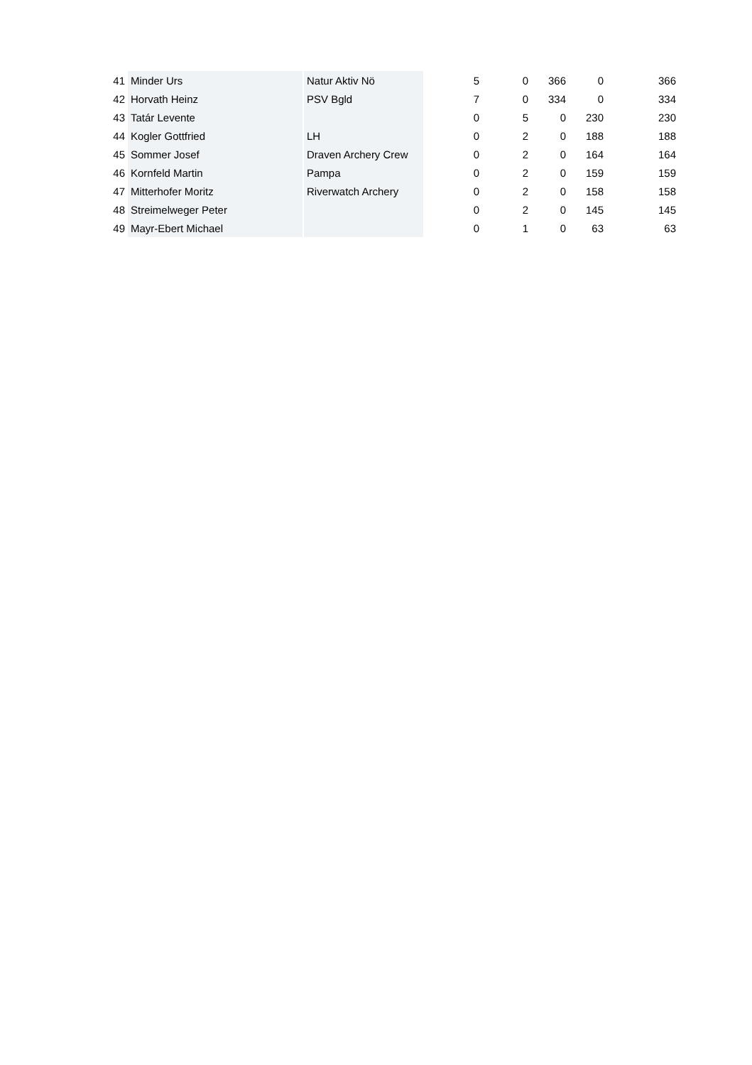| 41 | Minder Urs | Natur Aktiv Nö | 5 | 0 | 366 | 0 | 366 |
| 42 | Horvath Heinz | PSV Bgld | 7 | 0 | 334 | 0 | 334 |
| 43 | Tatár Levente | | 0 | 5 | 0 | 230 | 230 |
| 44 | Kogler Gottfried | LH | 0 | 2 | 0 | 188 | 188 |
| 45 | Sommer Josef | Draven Archery Crew | 0 | 2 | 0 | 164 | 164 |
| 46 | Kornfeld Martin | Pampa | 0 | 2 | 0 | 159 | 159 |
| 47 | Mitterhofer Moritz | Riverwatch Archery | 0 | 2 | 0 | 158 | 158 |
| 48 | Streimelweger Peter | | 0 | 2 | 0 | 145 | 145 |
| 49 | Mayr-Ebert Michael | | 0 | 1 | 0 | 63 | 63 |